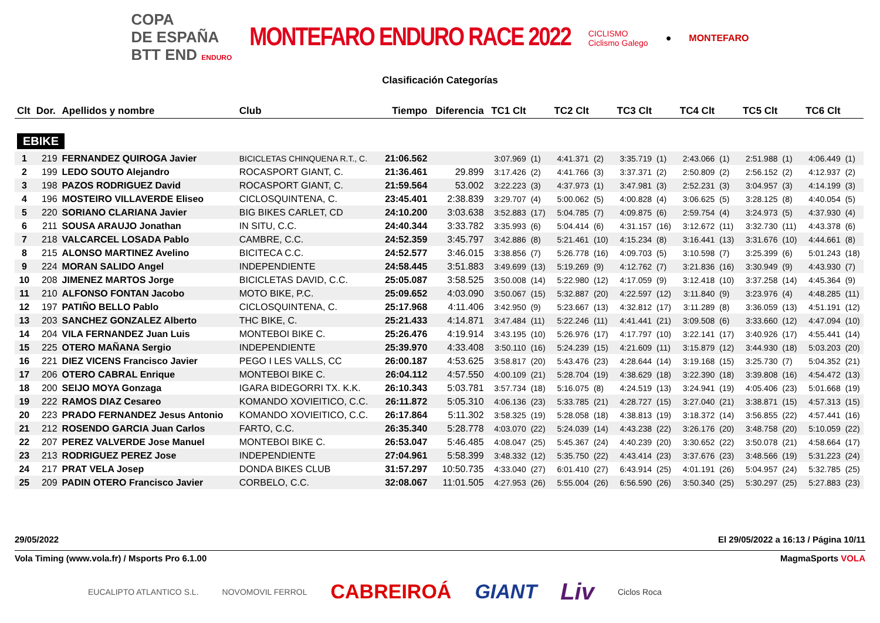COPA
DE ESPAÑA
BTT END ENDURO
MONTEFARO ENDURO RACE 2022
CICLISMO
Ciclismo Galego
● MONTEFARO
Clasificación Categorías
| Clt | Dor. | Apellidos y nombre | Club | Tiempo | Diferencia | TC1 Clt | | TC2 Clt | | TC3 Clt | | TC4 Clt | | TC5 Clt | | TC6 Clt | |
| --- | --- | --- | --- | --- | --- | --- | --- | --- | --- | --- | --- | --- | --- | --- | --- | --- | --- |
| EBIKE | | | | | | | | | | | | | | | | | |
| 1 | 219 | FERNANDEZ QUIROGA Javier | BICICLETAS CHINQUENA R.T., C. | 21:06.562 | | 3:07.969 | (1) | 4:41.371 | (2) | 3:35.719 | (1) | 2:43.066 | (1) | 2:51.988 | (1) | 4:06.449 | (1) |
| 2 | 199 | LEDO SOUTO Alejandro | ROCASPORT GIANT, C. | 21:36.461 | 29.899 | 3:17.426 | (2) | 4:41.766 | (3) | 3:37.371 | (2) | 2:50.809 | (2) | 2:56.152 | (2) | 4:12.937 | (2) |
| 3 | 198 | PAZOS RODRIGUEZ David | ROCASPORT GIANT, C. | 21:59.564 | 53.002 | 3:22.223 | (3) | 4:37.973 | (1) | 3:47.981 | (3) | 2:52.231 | (3) | 3:04.957 | (3) | 4:14.199 | (3) |
| 4 | 196 | MOSTEIRO VILLAVERDE Eliseo | CICLOSQUINTENA, C. | 23:45.401 | 2:38.839 | 3:29.707 | (4) | 5:00.062 | (5) | 4:00.828 | (4) | 3:06.625 | (5) | 3:28.125 | (8) | 4:40.054 | (5) |
| 5 | 220 | SORIANO CLARIANA Javier | BIG BIKES CARLET, CD | 24:10.200 | 3:03.638 | 3:52.883 | (17) | 5:04.785 | (7) | 4:09.875 | (6) | 2:59.754 | (4) | 3:24.973 | (5) | 4:37.930 | (4) |
| 6 | 211 | SOUSA ARAUJO Jonathan | IN SITU, C.C. | 24:40.344 | 3:33.782 | 3:35.993 | (6) | 5:04.414 | (6) | 4:31.157 | (16) | 3:12.672 | (11) | 3:32.730 | (11) | 4:43.378 | (6) |
| 7 | 218 | VALCARCEL LOSADA Pablo | CAMBRE, C.C. | 24:52.359 | 3:45.797 | 3:42.886 | (8) | 5:21.461 | (10) | 4:15.234 | (8) | 3:16.441 | (13) | 3:31.676 | (10) | 4:44.661 | (8) |
| 8 | 215 | ALONSO MARTINEZ Avelino | BICITECA C.C. | 24:52.577 | 3:46.015 | 3:38.856 | (7) | 5:26.778 | (16) | 4:09.703 | (5) | 3:10.598 | (7) | 3:25.399 | (6) | 5:01.243 | (18) |
| 9 | 224 | MORAN SALIDO Angel | INDEPENDIENTE | 24:58.445 | 3:51.883 | 3:49.699 | (13) | 5:19.269 | (9) | 4:12.762 | (7) | 3:21.836 | (16) | 3:30.949 | (9) | 4:43.930 | (7) |
| 10 | 208 | JIMENEZ MARTOS Jorge | BICICLETAS DAVID, C.C. | 25:05.087 | 3:58.525 | 3:50.008 | (14) | 5:22.980 | (12) | 4:17.059 | (9) | 3:12.418 | (10) | 3:37.258 | (14) | 4:45.364 | (9) |
| 11 | 210 | ALFONSO FONTAN Jacobo | MOTO BIKE, P.C. | 25:09.652 | 4:03.090 | 3:50.067 | (15) | 5:32.887 | (20) | 4:22.597 | (12) | 3:11.840 | (9) | 3:23.976 | (4) | 4:48.285 | (11) |
| 12 | 197 | PATIÑO BELLO Pablo | CICLOSQUINTENA, C. | 25:17.968 | 4:11.406 | 3:42.950 | (9) | 5:23.667 | (13) | 4:32.812 | (17) | 3:11.289 | (8) | 3:36.059 | (13) | 4:51.191 | (12) |
| 13 | 203 | SANCHEZ GONZALEZ Alberto | THC BIKE, C. | 25:21.433 | 4:14.871 | 3:47.484 | (11) | 5:22.246 | (11) | 4:41.441 | (21) | 3:09.508 | (6) | 3:33.660 | (12) | 4:47.094 | (10) |
| 14 | 204 | VILA FERNANDEZ Juan Luis | MONTEBOI BIKE C. | 25:26.476 | 4:19.914 | 3:43.195 | (10) | 5:26.976 | (17) | 4:17.797 | (10) | 3:22.141 | (17) | 3:40.926 | (17) | 4:55.441 | (14) |
| 15 | 225 | OTERO MAÑANA Sergio | INDEPENDIENTE | 25:39.970 | 4:33.408 | 3:50.110 | (16) | 5:24.239 | (15) | 4:21.609 | (11) | 3:15.879 | (12) | 3:44.930 | (18) | 5:03.203 | (20) |
| 16 | 221 | DIEZ VICENS Francisco Javier | PEGO I LES VALLS, CC | 26:00.187 | 4:53.625 | 3:58.817 | (20) | 5:43.476 | (23) | 4:28.644 | (14) | 3:19.168 | (15) | 3:25.730 | (7) | 5:04.352 | (21) |
| 17 | 206 | OTERO CABRAL Enrique | MONTEBOI BIKE C. | 26:04.112 | 4:57.550 | 4:00.109 | (21) | 5:28.704 | (19) | 4:38.629 | (18) | 3:22.390 | (18) | 3:39.808 | (16) | 4:54.472 | (13) |
| 18 | 200 | SEIJO MOYA Gonzaga | IGARA BIDEGORRI TX. K.K. | 26:10.343 | 5:03.781 | 3:57.734 | (18) | 5:16.075 | (8) | 4:24.519 | (13) | 3:24.941 | (19) | 4:05.406 | (23) | 5:01.668 | (19) |
| 19 | 222 | RAMOS DIAZ Cesareo | KOMANDO XOVIEITICO, C.C. | 26:11.872 | 5:05.310 | 4:06.136 | (23) | 5:33.785 | (21) | 4:28.727 | (15) | 3:27.040 | (21) | 3:38.871 | (15) | 4:57.313 | (15) |
| 20 | 223 | PRADO FERNANDEZ Jesus Antonio | KOMANDO XOVIEITICO, C.C. | 26:17.864 | 5:11.302 | 3:58.325 | (19) | 5:28.058 | (18) | 4:38.813 | (19) | 3:18.372 | (14) | 3:56.855 | (22) | 4:57.441 | (16) |
| 21 | 212 | ROSENDO GARCIA Juan Carlos | FARTO, C.C. | 26:35.340 | 5:28.778 | 4:03.070 | (22) | 5:24.039 | (14) | 4:43.238 | (22) | 3:26.176 | (20) | 3:48.758 | (20) | 5:10.059 | (22) |
| 22 | 207 | PEREZ VALVERDE Jose Manuel | MONTEBOI BIKE C. | 26:53.047 | 5:46.485 | 4:08.047 | (25) | 5:45.367 | (24) | 4:40.239 | (20) | 3:30.652 | (22) | 3:50.078 | (21) | 4:58.664 | (17) |
| 23 | 213 | RODRIGUEZ PEREZ Jose | INDEPENDIENTE | 27:04.961 | 5:58.399 | 3:48.332 | (12) | 5:35.750 | (22) | 4:43.414 | (23) | 3:37.676 | (23) | 3:48.566 | (19) | 5:31.223 | (24) |
| 24 | 217 | PRAT VELA Josep | DONDA BIKES CLUB | 31:57.297 | 10:50.735 | 4:33.040 | (27) | 6:01.410 | (27) | 6:43.914 | (25) | 4:01.191 | (26) | 5:04.957 | (24) | 5:32.785 | (25) |
| 25 | 209 | PADIN OTERO Francisco Javier | CORBELO, C.C. | 32:08.067 | 11:01.505 | 4:27.953 | (26) | 5:55.004 | (26) | 6:56.590 | (26) | 3:50.340 | (25) | 5:30.297 | (25) | 5:27.883 | (23) |
29/05/2022 El 29/05/2022 a 16:13 / Página 10/11
Vola Timing (www.vola.fr) / Msports Pro 6.1.00 MagmaSports VOLA
EUCALIPTO ATLANTICO S.L. NOVOMOVIL FERROL CABREIROÁ GIANT Liv Ciclos Roca